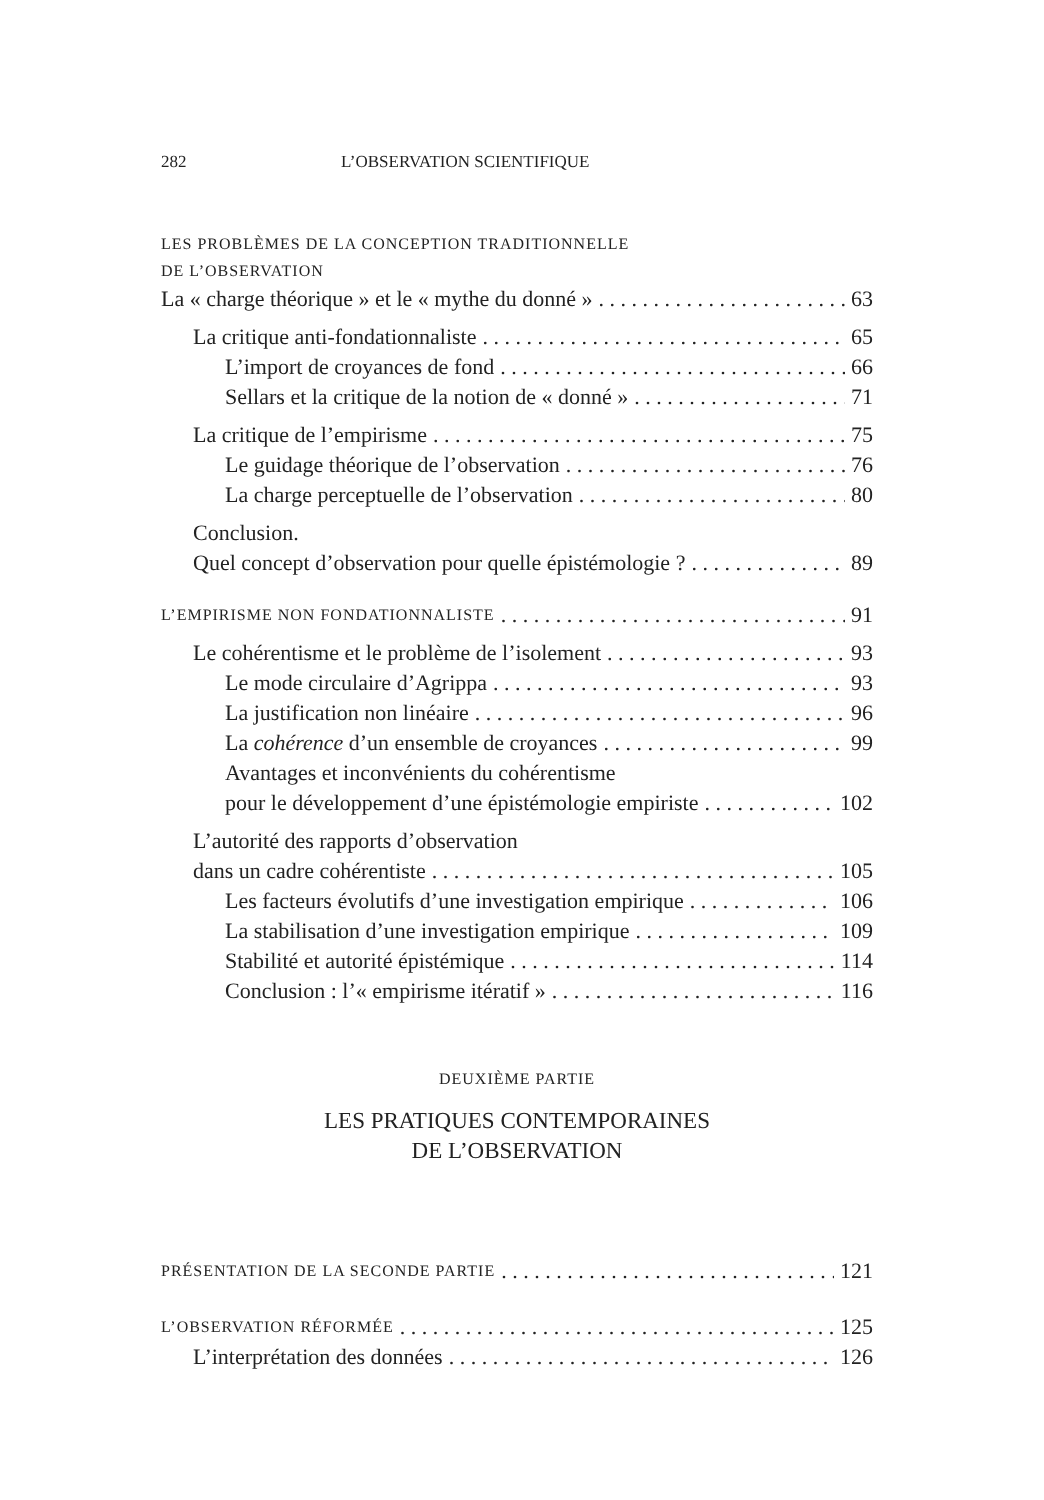282 L’OBSERVATION SCIENTIFIQUE
LES PROBLÈMES DE LA CONCEPTION TRADITIONNELLE
DE L’OBSERVATION
La « charge théorique » et le « mythe du donné » 63
La critique anti-fondationnaliste 65
L’import de croyances de fond 66
Sellars et la critique de la notion de « donné » 71
La critique de l’empirisme 75
Le guidage théorique de l’observation 76
La charge perceptuelle de l’observation 80
Conclusion.
Quel concept d’observation pour quelle épistémologie ? 89
L’EMPIRISME NON FONDATIONNALISTE 91
Le cohérentisme et le problème de l’isolement 93
Le mode circulaire d’Agrippa 93
La justification non linéaire 96
La cohérence d’un ensemble de croyances 99
Avantages et inconvénients du cohérentisme
pour le développement d’une épistémologie empiriste 102
L’autorité des rapports d’observation
dans un cadre cohérentiste 105
Les facteurs évolutifs d’une investigation empirique 106
La stabilisation d’une investigation empirique 109
Stabilité et autorité épistémique 114
Conclusion : l’« empirisme itératif » 116
DEUXIÈME PARTIE
LES PRATIQUES CONTEMPORAINES
DE L’OBSERVATION
PRÉSENTATION DE LA SECONDE PARTIE 121
L’OBSERVATION RÉFORMÉE 125
L’interprétation des données 126